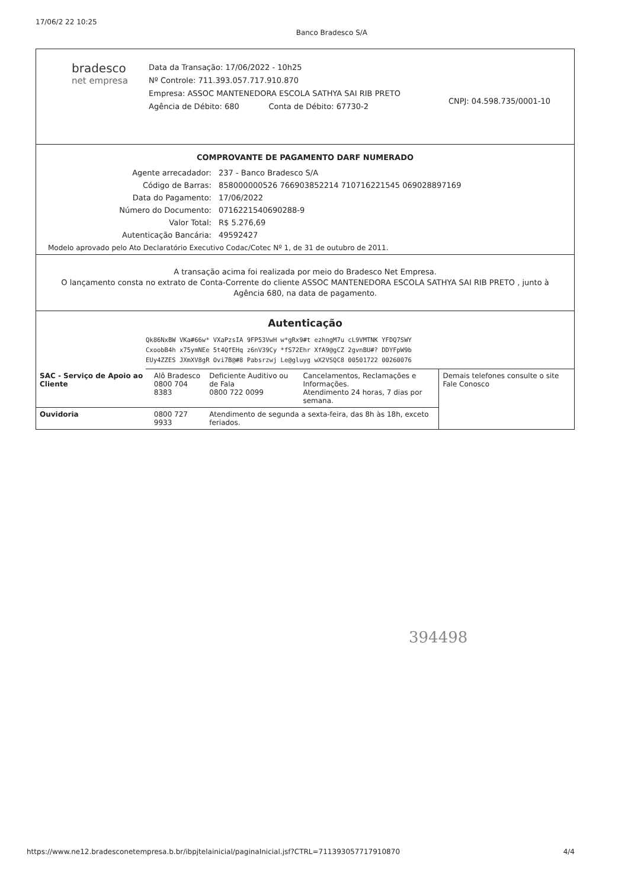17/06/2 22 10:25 Banco Bradesco S/A
bradesco
net empresa
Data da Transação: 17/06/2022 - 10h25
Nº Controle: 711.393.057.717.910.870
Empresa: ASSOC MANTENEDORA ESCOLA SATHYA SAI RIB PRETO
Agência de Débito: 680 Conta de Débito: 67730-2
CNPJ: 04.598.735/0001-10
COMPROVANTE DE PAGAMENTO DARF NUMERADO
| Agente arrecadador: | 237 - Banco Bradesco S/A |
| Código de Barras: | 858000000526 766903852214 710716221545 069028897169 |
| Data do Pagamento: | 17/06/2022 |
| Número do Documento: | 0716221540690288-9 |
| Valor Total: | R$ 5.276,69 |
| Autenticação Bancária: | 49592427 |
Modelo aprovado pelo Ato Declaratório Executivo Codac/Cotec Nº 1, de 31 de outubro de 2011.
A transação acima foi realizada por meio do Bradesco Net Empresa.
O lançamento consta no extrato de Conta-Corrente do cliente ASSOC MANTENEDORA ESCOLA SATHYA SAI RIB PRETO , junto à Agência 680, na data de pagamento.
Autenticação
Qk86NxBW VKa#66w* VXaPzsIA 9FP53VwH w*gRx9#t ezhngM7u cL9VMTNK YFDQ7SWY
CxoobB4h x75ymNEe 5t4QfEHq z6nV39Cy *fS72Ehr XfA9@gCZ 2gvnBU#? DDYFpW9b
EUy4ZZES JXmXV8gR Ovi7B@#8 Pabsrzwj Le@gluyg wX2VSQC8 00501722 00260076
| SAC - Serviço de Apoio ao Cliente | Alô Bradesco 0800 704 8383 | Deficiente Auditivo ou de Fala 0800 722 0099 | Cancelamentos, Reclamações e Informações. Atendimento 24 horas, 7 dias por semana. | Demais telefones consulte o site Fale Conosco |
| Ouvidoria | 0800 727 9933 | Atendimento de segunda a sexta-feira, das 8h às 18h, exceto feriados. | | |
394498
https://www.ne12.bradesconetempresa.b.br/ibpjtelainicial/paginaInicial.jsf?CTRL=711393057717910870 4/4